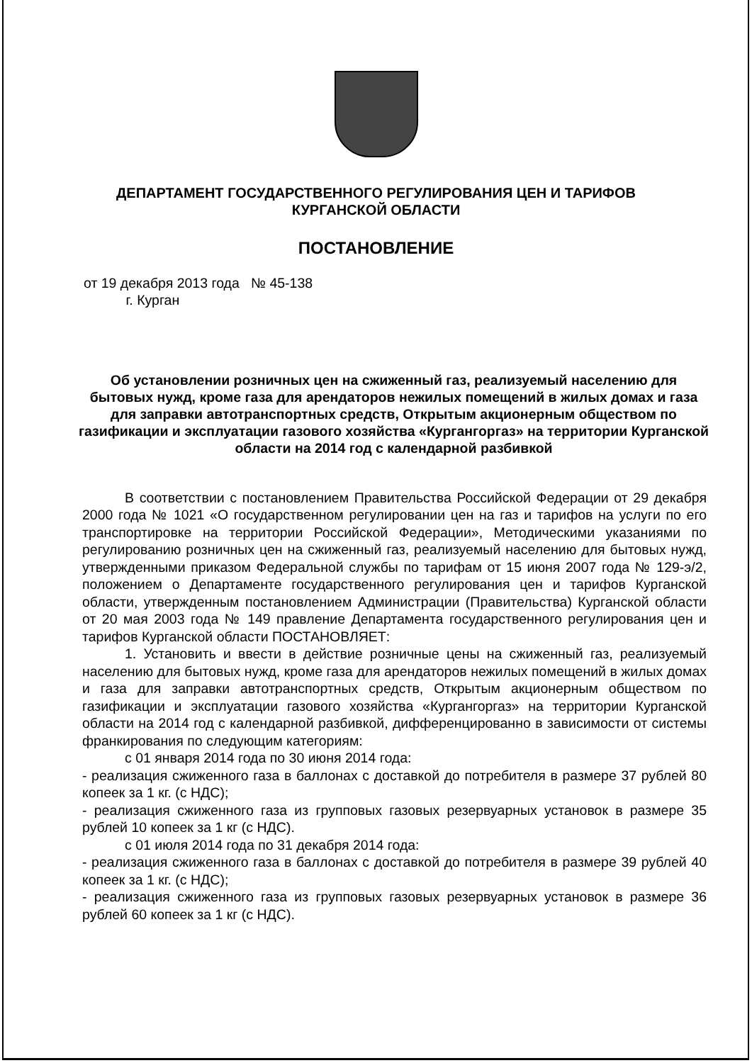ДЕПАРТАМЕНТ ГОСУДАРСТВЕННОГО РЕГУЛИРОВАНИЯ ЦЕН И ТАРИФОВ
КУРГАНСКОЙ ОБЛАСТИ
ПОСТАНОВЛЕНИЕ
от 19 декабря 2013 года № 45-138
г. Курган
Об установлении розничных цен на сжиженный газ, реализуемый населению для бытовых нужд, кроме газа для арендаторов нежилых помещений в жилых домах и газа для заправки автотранспортных средств, Открытым акционерным обществом по газификации и эксплуатации газового хозяйства «Кургангоргаз» на территории Курганской области на 2014 год с календарной разбивкой
В соответствии с постановлением Правительства Российской Федерации от 29 декабря 2000 года № 1021 «О государственном регулировании цен на газ и тарифов на услуги по его транспортировке на территории Российской Федерации», Методическими указаниями по регулированию розничных цен на сжиженный газ, реализуемый населению для бытовых нужд, утвержденными приказом Федеральной службы по тарифам от 15 июня 2007 года № 129-э/2, положением о Департаменте государственного регулирования цен и тарифов Курганской области, утвержденным постановлением Администрации (Правительства) Курганской области от 20 мая 2003 года № 149 правление Департамента государственного регулирования цен и тарифов Курганской области ПОСТАНОВЛЯЕТ:
1. Установить и ввести в действие розничные цены на сжиженный газ, реализуемый населению для бытовых нужд, кроме газа для арендаторов нежилых помещений в жилых домах и газа для заправки автотранспортных средств, Открытым акционерным обществом по газификации и эксплуатации газового хозяйства «Кургангоргаз» на территории Курганской области на 2014 год с календарной разбивкой, дифференцированно в зависимости от системы франкирования по следующим категориям:
с 01 января 2014 года по 30 июня 2014 года:
- реализация сжиженного газа в баллонах с доставкой до потребителя в размере 37 рублей 80 копеек за 1 кг. (с НДС);
- реализация сжиженного газа из групповых газовых резервуарных установок в размере 35 рублей 10 копеек за 1 кг (с НДС).
с 01 июля 2014 года по 31 декабря 2014 года:
- реализация сжиженного газа в баллонах с доставкой до потребителя в размере 39 рублей 40 копеек за 1 кг. (с НДС);
- реализация сжиженного газа из групповых газовых резервуарных установок в размере 36 рублей 60 копеек за 1 кг (с НДС).